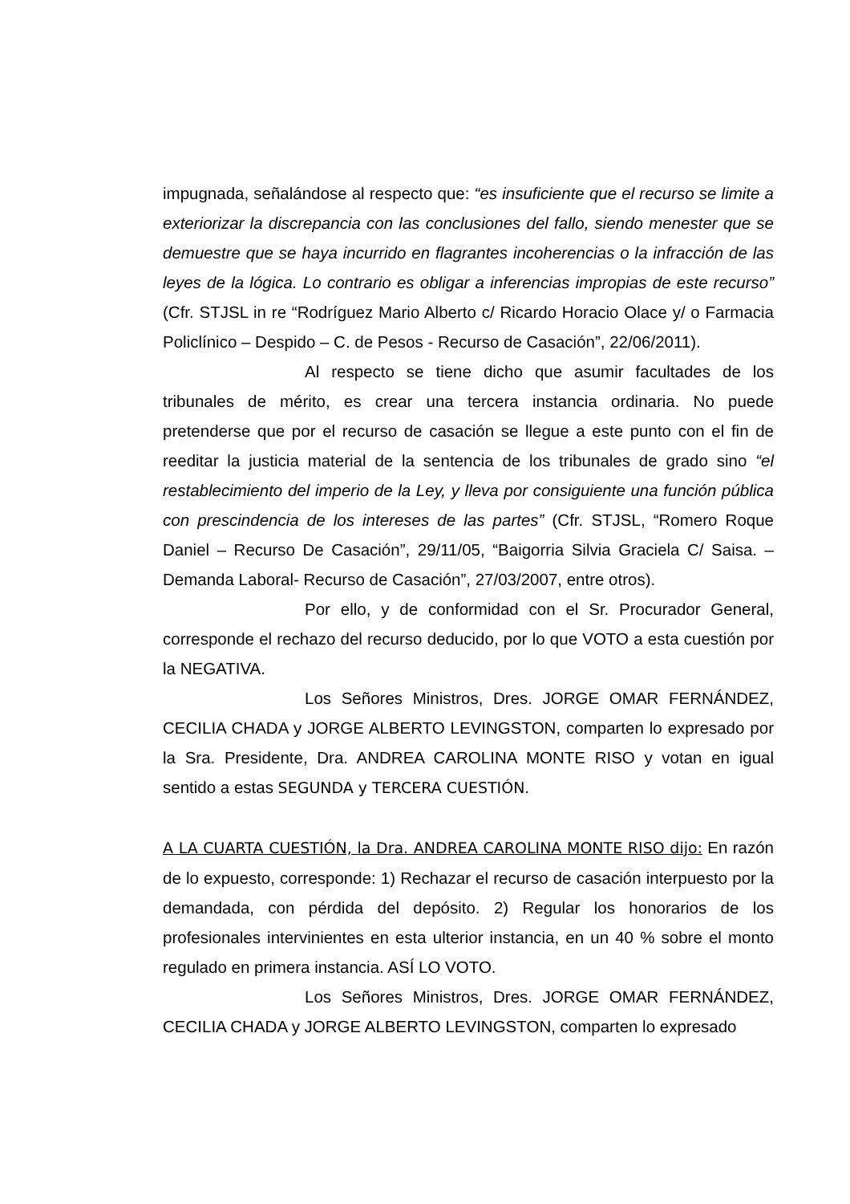impugnada, señalándose al respecto que: “es insuficiente que el recurso se limite a exteriorizar la discrepancia con las conclusiones del fallo, siendo menester que se demuestre que se haya incurrido en flagrantes incoherencias o la infracción de las leyes de la lógica. Lo contrario es obligar a inferencias impropias de este recurso” (Cfr. STJSL in re “Rodríguez Mario Alberto c/ Ricardo Horacio Olace y/ o Farmacia Policlínico – Despido – C. de Pesos - Recurso de Casación”, 22/06/2011).
Al respecto se tiene dicho que asumir facultades de los tribunales de mérito, es crear una tercera instancia ordinaria. No puede pretenderse que por el recurso de casación se llegue a este punto con el fin de reeditar la justicia material de la sentencia de los tribunales de grado sino “el restablecimiento del imperio de la Ley, y lleva por consiguiente una función pública con prescindencia de los intereses de las partes” (Cfr. STJSL, “Romero Roque Daniel – Recurso De Casación”, 29/11/05, “Baigorria Silvia Graciela C/ Saisa. – Demanda Laboral- Recurso de Casación”, 27/03/2007, entre otros).
Por ello, y de conformidad con el Sr. Procurador General, corresponde el rechazo del recurso deducido, por lo que VOTO a esta cuestión por la NEGATIVA.
Los Señores Ministros, Dres. JORGE OMAR FERNÁNDEZ, CECILIA CHADA y JORGE ALBERTO LEVINGSTON, comparten lo expresado por la Sra. Presidente, Dra. ANDREA CAROLINA MONTE RISO y votan en igual sentido a estas SEGUNDA y TERCERA CUESTIÓN.
A LA CUARTA CUESTIÓN, la Dra. ANDREA CAROLINA MONTE RISO dijo: En razón de lo expuesto, corresponde: 1) Rechazar el recurso de casación interpuesto por la demandada, con pérdida del depósito. 2) Regular los honorarios de los profesionales intervinientes en esta ulterior instancia, en un 40 % sobre el monto regulado en primera instancia. ASÍ LO VOTO.
Los Señores Ministros, Dres. JORGE OMAR FERNÁNDEZ, CECILIA CHADA y JORGE ALBERTO LEVINGSTON, comparten lo expresado